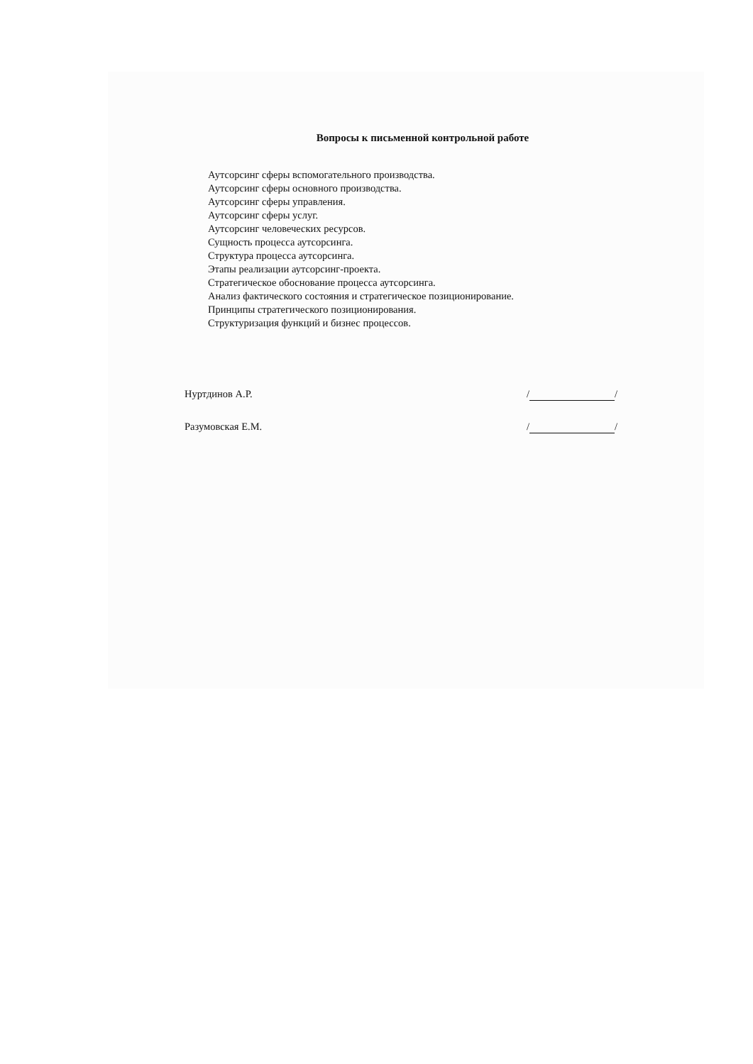Вопросы к письменной контрольной работе
Аутсорсинг сферы вспомогательного производства.
Аутсорсинг сферы основного производства.
Аутсорсинг сферы управления.
Аутсорсинг сферы услуг.
Аутсорсинг человеческих ресурсов.
Сущность процесса аутсорсинга.
Структура процесса аутсорсинга.
Этапы реализации аутсорсинг-проекта.
Стратегическое обоснование процесса аутсорсинга.
Анализ фактического состояния и стратегическое позиционирование.
Принципы стратегического позиционирования.
Структуризация функций и бизнес процессов.
Нуртдинов А.Р. / /
Разумовская Е.М. / /